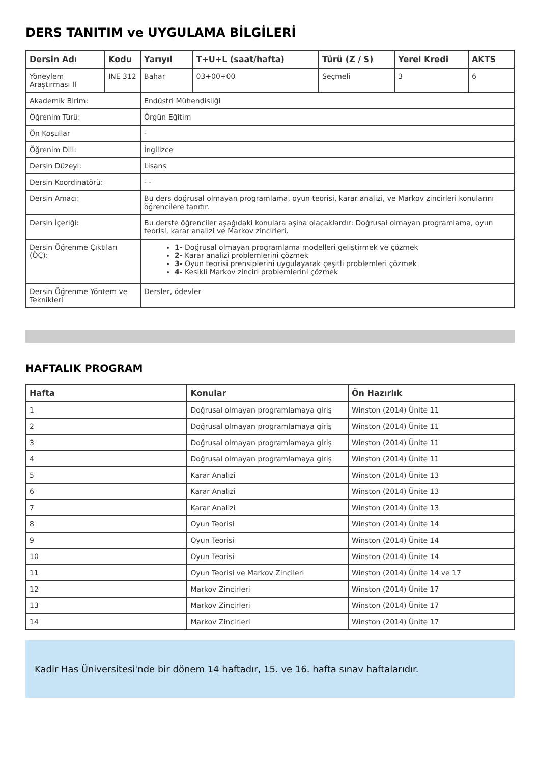DERS TANITIM ve UYGULAMA BİLGİLERİ
| Dersin Adı | Kodu | Yarıyıl | T+U+L (saat/hafta) | Türü (Z / S) | Yerel Kredi | AKTS |
| --- | --- | --- | --- | --- | --- | --- |
| Yöneylem Araştırması II | INE 312 | Bahar | 03+00+00 | Seçmeli | 3 | 6 |
| Akademik Birim: | | Endüstri Mühendisliği | | | | |
| Öğrenim Türü: | | Örgün Eğitim | | | | |
| Ön Koşullar | | - | | | | |
| Öğrenim Dili: | | İngilizce | | | | |
| Dersin Düzeyi: | | Lisans | | | | |
| Dersin Koordinatörü: | | - - | | | | |
| Dersin Amacı: | | Bu ders doğrusal olmayan programlama, oyun teorisi, karar analizi, ve Markov zincirleri konularını öğrencilere tanıtır. | | | | |
| Dersin İçeriği: | | Bu derste öğrenciler aşağıdaki konulara aşina olacaklardır: Doğrusal olmayan programlama, oyun teorisi, karar analizi ve Markov zincirleri. | | | | |
| Dersin Öğrenme Çıktıları (ÖÇ): | | 1- Doğrusal olmayan programlama modelleri geliştirmek ve çözmek 2- Karar analizi problemlerini çözmek 3- Oyun teorisi prensiplerini uygulayarak çeşitli problemleri çözmek 4- Kesikli Markov zinciri problemlerini çözmek | | | | |
| Dersin Öğrenme Yöntem ve Teknikleri | | Dersler, ödevler | | | | |
HAFTALIK PROGRAM
| Hafta | Konular | Ön Hazırlık |
| --- | --- | --- |
| 1 | Doğrusal olmayan programlamaya giriş | Winston (2014) Ünite 11 |
| 2 | Doğrusal olmayan programlamaya giriş | Winston (2014) Ünite 11 |
| 3 | Doğrusal olmayan programlamaya giriş | Winston (2014) Ünite 11 |
| 4 | Doğrusal olmayan programlamaya giriş | Winston (2014) Ünite 11 |
| 5 | Karar Analizi | Winston (2014) Ünite 13 |
| 6 | Karar Analizi | Winston (2014) Ünite 13 |
| 7 | Karar Analizi | Winston (2014) Ünite 13 |
| 8 | Oyun Teorisi | Winston (2014) Ünite 14 |
| 9 | Oyun Teorisi | Winston (2014) Ünite 14 |
| 10 | Oyun Teorisi | Winston (2014) Ünite 14 |
| 11 | Oyun Teorisi ve Markov Zincileri | Winston (2014) Ünite 14 ve 17 |
| 12 | Markov Zincirleri | Winston (2014) Ünite 17 |
| 13 | Markov Zincirleri | Winston (2014) Ünite 17 |
| 14 | Markov Zincirleri | Winston (2014) Ünite 17 |
Kadir Has Üniversitesi'nde bir dönem 14 haftadır, 15. ve 16. hafta sınav haftalarıdır.